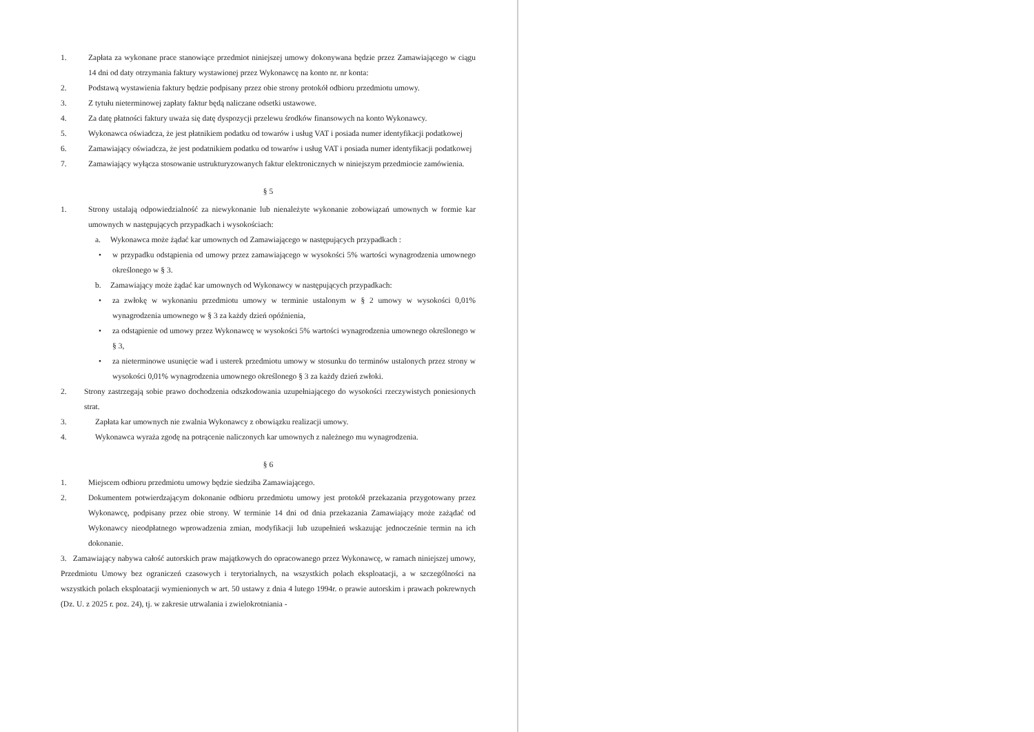1. Zapłata za wykonane prace stanowiące przedmiot niniejszej umowy dokonywana będzie przez Zamawiającego w ciągu 14 dni od daty otrzymania faktury wystawionej przez Wykonawcę na konto nr. nr konta:
2. Podstawą wystawienia faktury będzie podpisany przez obie strony protokół odbioru przedmiotu umowy.
3. Z tytułu nieterminowej zapłaty faktur będą naliczane odsetki ustawowe.
4. Za datę płatności faktury uważa się datę dyspozycji przelewu środków finansowych na konto Wykonawcy.
5. Wykonawca oświadcza, że jest płatnikiem podatku od towarów i usług VAT i posiada numer identyfikacji podatkowej
6. Zamawiający oświadcza, że jest podatnikiem podatku od towarów i usług VAT i posiada numer identyfikacji podatkowej
7. Zamawiający wyłącza stosowanie ustrukturyzowanych faktur elektronicznych w niniejszym przedmiocie zamówienia.
§ 5
1. Strony ustalają odpowiedzialność za niewykonanie lub nienależyte wykonanie zobowiązań umownych w formie kar umownych w następujących przypadkach i wysokościach:
a. Wykonawca może żądać kar umownych od Zamawiającego w następujących przypadkach :
• w przypadku odstąpienia od umowy przez zamawiającego w wysokości 5% wartości wynagrodzenia umownego określonego w § 3.
b. Zamawiający może żądać kar umownych od Wykonawcy w następujących przypadkach:
• za zwłokę w wykonaniu przedmiotu umowy w terminie ustalonym w § 2 umowy w wysokości 0,01% wynagrodzenia umownego w § 3 za każdy dzień opóźnienia,
• za odstąpienie od umowy przez Wykonawcę w wysokości 5% wartości wynagrodzenia umownego określonego w § 3,
• za nieterminowe usunięcie wad i usterek przedmiotu umowy w stosunku do terminów ustalonych przez strony w wysokości 0,01% wynagrodzenia umownego określonego § 3 za każdy dzień zwłoki.
2. Strony zastrzegają sobie prawo dochodzenia odszkodowania uzupełniającego do wysokości rzeczywistych poniesionych strat.
3. Zapłata kar umownych nie zwalnia Wykonawcy z obowiązku realizacji umowy.
4. Wykonawca wyraża zgodę na potrącenie naliczonych kar umownych z należnego mu wynagrodzenia.
§ 6
1. Miejscem odbioru przedmiotu umowy będzie siedziba Zamawiającego.
2. Dokumentem potwierdzającym dokonanie odbioru przedmiotu umowy jest protokół przekazania przygotowany przez Wykonawcę, podpisany przez obie strony. W terminie 14 dni od dnia przekazania Zamawiający może zażądać od Wykonawcy nieodpłatnego wprowadzenia zmian, modyfikacji lub uzupełnień wskazując jednocześnie termin na ich dokonanie.
3. Zamawiający nabywa całość autorskich praw majątkowych do opracowanego przez Wykonawcę, w ramach niniejszej umowy, Przedmiotu Umowy bez ograniczeń czasowych i terytorialnych, na wszystkich polach eksploatacji, a w szczególności na wszystkich polach eksploatacji wymienionych w art. 50 ustawy z dnia 4 lutego 1994r. o prawie autorskim i prawach pokrewnych (Dz. U. z 2025 r. poz. 24), tj. w zakresie utrwalania i zwielokrotniania -